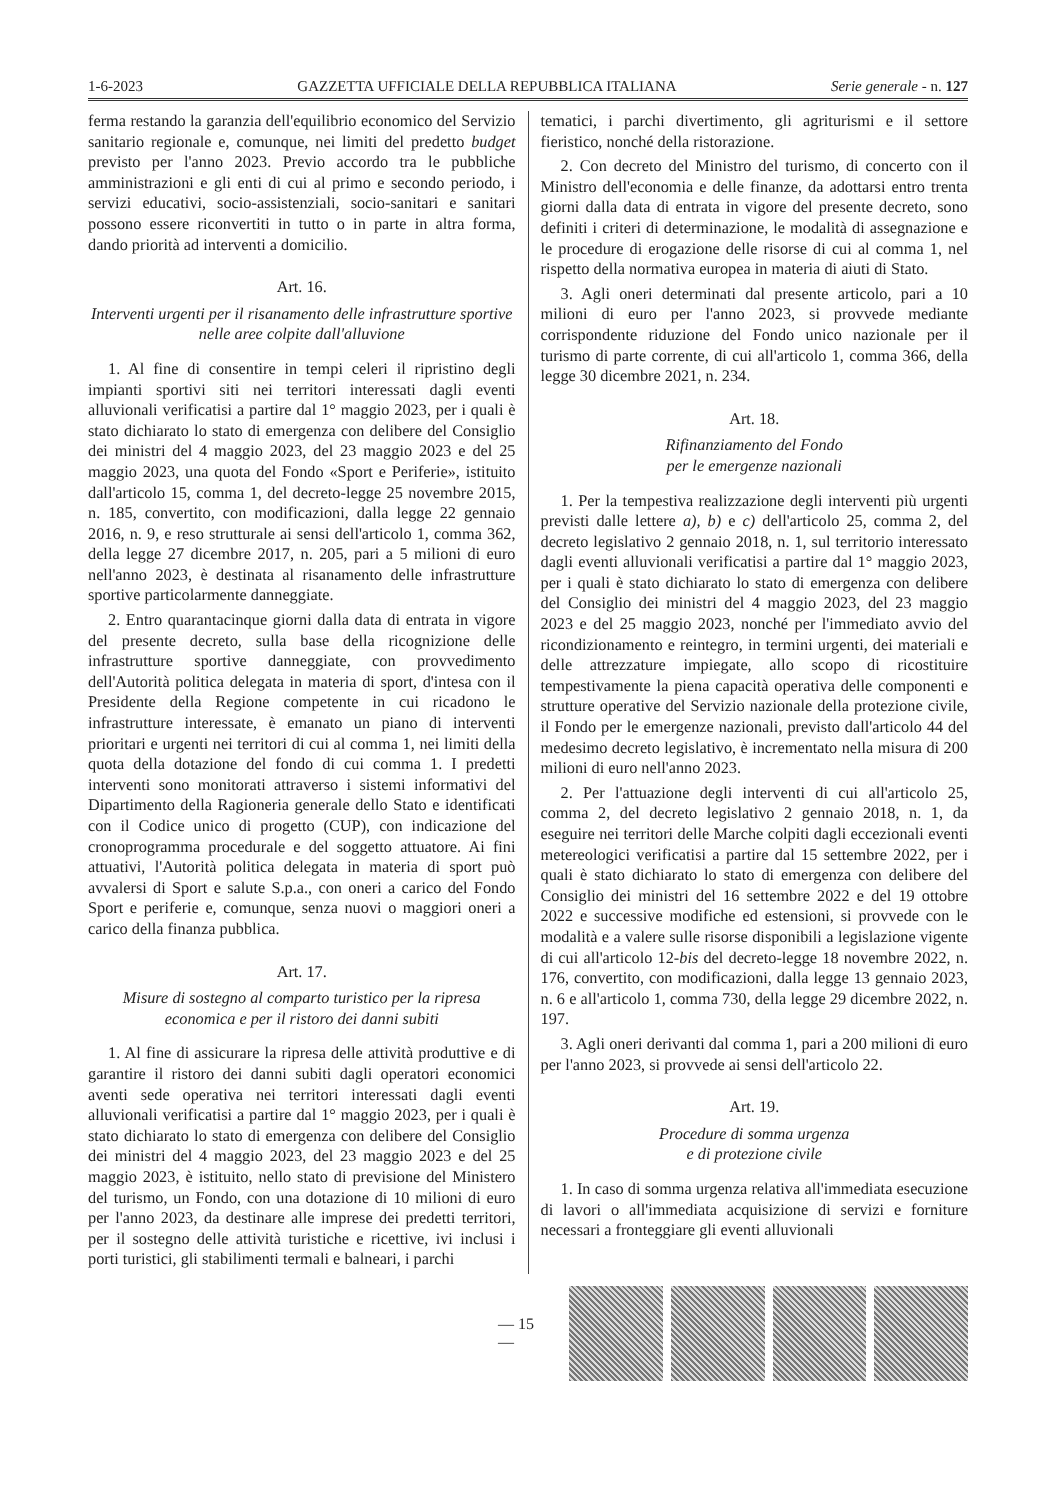1-6-2023 GAZZETTA UFFICIALE DELLA REPUBBLICA ITALIANA Serie generale - n. 127
ferma restando la garanzia dell'equilibrio economico del Servizio sanitario regionale e, comunque, nei limiti del predetto budget previsto per l'anno 2023. Previo accordo tra le pubbliche amministrazioni e gli enti di cui al primo e secondo periodo, i servizi educativi, socio-assistenziali, socio-sanitari e sanitari possono essere riconvertiti in tutto o in parte in altra forma, dando priorità ad interventi a domicilio.
Art. 16.
Interventi urgenti per il risanamento delle infrastrutture sportive nelle aree colpite dall'alluvione
1. Al fine di consentire in tempi celeri il ripristino degli impianti sportivi siti nei territori interessati dagli eventi alluvionali verificatisi a partire dal 1° maggio 2023, per i quali è stato dichiarato lo stato di emergenza con delibere del Consiglio dei ministri del 4 maggio 2023, del 23 maggio 2023 e del 25 maggio 2023, una quota del Fondo «Sport e Periferie», istituito dall'articolo 15, comma 1, del decreto-legge 25 novembre 2015, n. 185, convertito, con modificazioni, dalla legge 22 gennaio 2016, n. 9, e reso strutturale ai sensi dell'articolo 1, comma 362, della legge 27 dicembre 2017, n. 205, pari a 5 milioni di euro nell'anno 2023, è destinata al risanamento delle infrastrutture sportive particolarmente danneggiate.
2. Entro quarantacinque giorni dalla data di entrata in vigore del presente decreto, sulla base della ricognizione delle infrastrutture sportive danneggiate, con provvedimento dell'Autorità politica delegata in materia di sport, d'intesa con il Presidente della Regione competente in cui ricadono le infrastrutture interessate, è emanato un piano di interventi prioritari e urgenti nei territori di cui al comma 1, nei limiti della quota della dotazione del fondo di cui comma 1. I predetti interventi sono monitorati attraverso i sistemi informativi del Dipartimento della Ragioneria generale dello Stato e identificati con il Codice unico di progetto (CUP), con indicazione del cronoprogramma procedurale e del soggetto attuatore. Ai fini attuativi, l'Autorità politica delegata in materia di sport può avvalersi di Sport e salute S.p.a., con oneri a carico del Fondo Sport e periferie e, comunque, senza nuovi o maggiori oneri a carico della finanza pubblica.
Art. 17.
Misure di sostegno al comparto turistico per la ripresa economica e per il ristoro dei danni subiti
1. Al fine di assicurare la ripresa delle attività produttive e di garantire il ristoro dei danni subiti dagli operatori economici aventi sede operativa nei territori interessati dagli eventi alluvionali verificatisi a partire dal 1° maggio 2023, per i quali è stato dichiarato lo stato di emergenza con delibere del Consiglio dei ministri del 4 maggio 2023, del 23 maggio 2023 e del 25 maggio 2023, è istituito, nello stato di previsione del Ministero del turismo, un Fondo, con una dotazione di 10 milioni di euro per l'anno 2023, da destinare alle imprese dei predetti territori, per il sostegno delle attività turistiche e ricettive, ivi inclusi i porti turistici, gli stabilimenti termali e balneari, i parchi
tematici, i parchi divertimento, gli agriturismi e il settore fieristico, nonché della ristorazione.
2. Con decreto del Ministro del turismo, di concerto con il Ministro dell'economia e delle finanze, da adottarsi entro trenta giorni dalla data di entrata in vigore del presente decreto, sono definiti i criteri di determinazione, le modalità di assegnazione e le procedure di erogazione delle risorse di cui al comma 1, nel rispetto della normativa europea in materia di aiuti di Stato.
3. Agli oneri determinati dal presente articolo, pari a 10 milioni di euro per l'anno 2023, si provvede mediante corrispondente riduzione del Fondo unico nazionale per il turismo di parte corrente, di cui all'articolo 1, comma 366, della legge 30 dicembre 2021, n. 234.
Art. 18.
Rifinanziamento del Fondo
per le emergenze nazionali
1. Per la tempestiva realizzazione degli interventi più urgenti previsti dalle lettere a), b) e c) dell'articolo 25, comma 2, del decreto legislativo 2 gennaio 2018, n. 1, sul territorio interessato dagli eventi alluvionali verificatisi a partire dal 1° maggio 2023, per i quali è stato dichiarato lo stato di emergenza con delibere del Consiglio dei ministri del 4 maggio 2023, del 23 maggio 2023 e del 25 maggio 2023, nonché per l'immediato avvio del ricondizionamento e reintegro, in termini urgenti, dei materiali e delle attrezzature impiegate, allo scopo di ricostituire tempestivamente la piena capacità operativa delle componenti e strutture operative del Servizio nazionale della protezione civile, il Fondo per le emergenze nazionali, previsto dall'articolo 44 del medesimo decreto legislativo, è incrementato nella misura di 200 milioni di euro nell'anno 2023.
2. Per l'attuazione degli interventi di cui all'articolo 25, comma 2, del decreto legislativo 2 gennaio 2018, n. 1, da eseguire nei territori delle Marche colpiti dagli eccezionali eventi metereologici verificatisi a partire dal 15 settembre 2022, per i quali è stato dichiarato lo stato di emergenza con delibere del Consiglio dei ministri del 16 settembre 2022 e del 19 ottobre 2022 e successive modifiche ed estensioni, si provvede con le modalità e a valere sulle risorse disponibili a legislazione vigente di cui all'articolo 12-bis del decreto-legge 18 novembre 2022, n. 176, convertito, con modificazioni, dalla legge 13 gennaio 2023, n. 6 e all'articolo 1, comma 730, della legge 29 dicembre 2022, n. 197.
3. Agli oneri derivanti dal comma 1, pari a 200 milioni di euro per l'anno 2023, si provvede ai sensi dell'articolo 22.
Art. 19.
Procedure di somma urgenza
e di protezione civile
1. In caso di somma urgenza relativa all'immediata esecuzione di lavori o all'immediata acquisizione di servizi e forniture necessari a fronteggiare gli eventi alluvionali
— 15 —